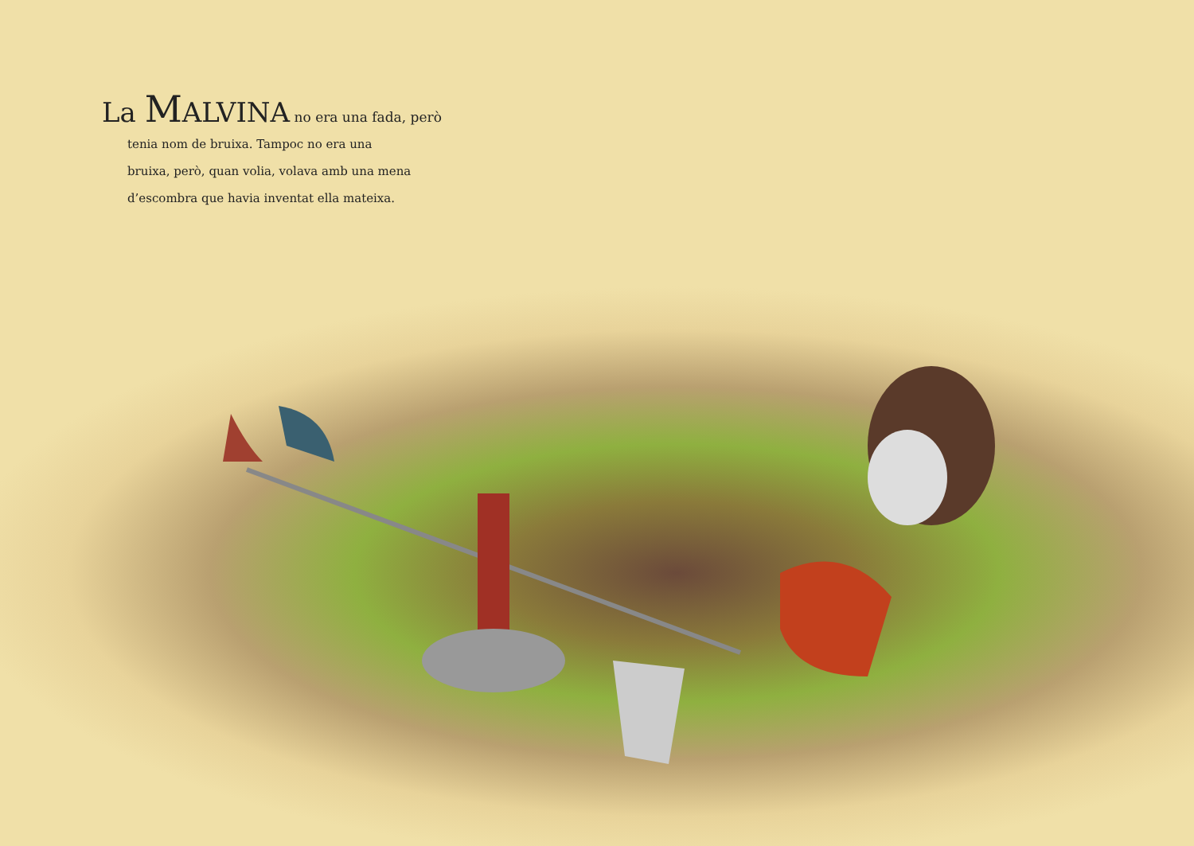La MALVINA no era una fada, però
tenia nom de bruixa. Tampoc no era una
bruixa, però, quan volia, volava amb una mena
d’escombra que havia inventat ella mateixa.